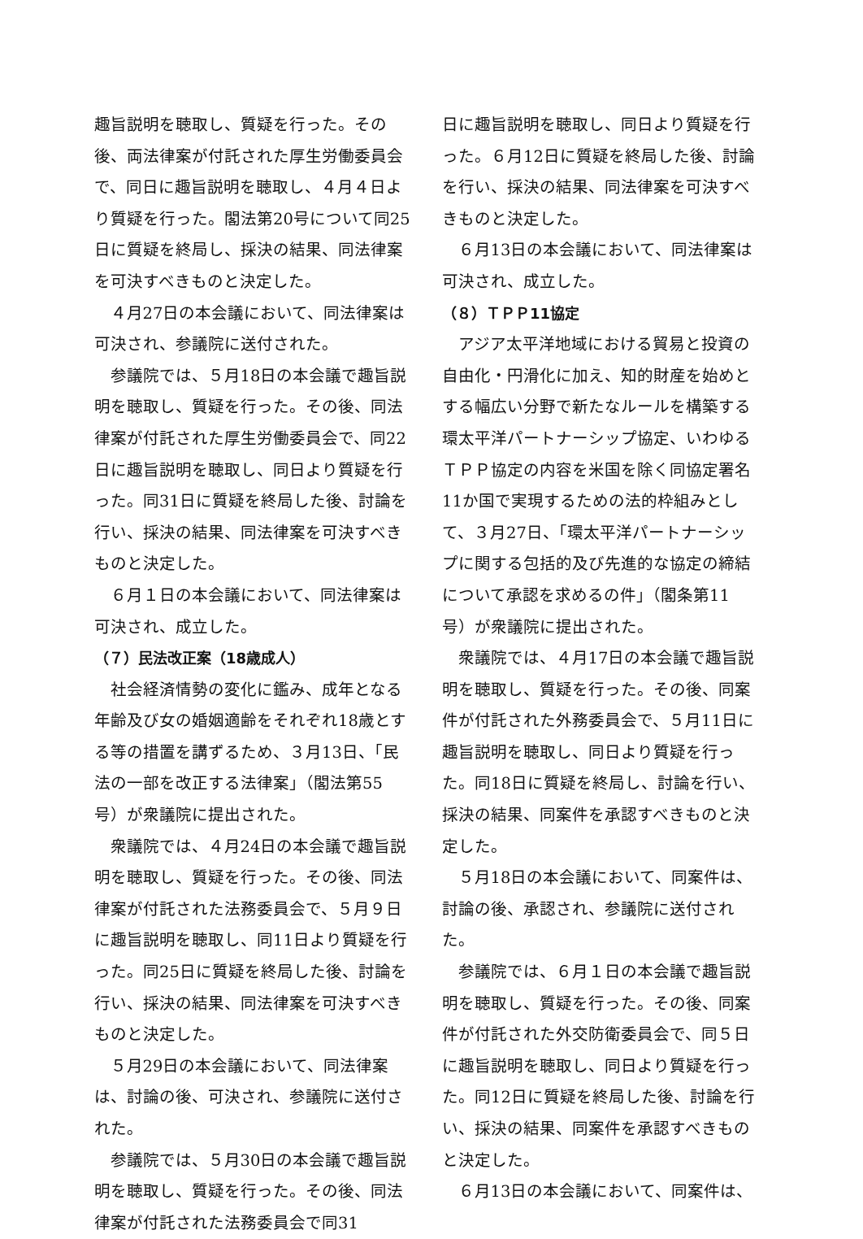趣旨説明を聴取し、質疑を行った。その後、両法律案が付託された厚生労働委員会で、同日に趣旨説明を聴取し、４月４日より質疑を行った。閣法第20号について同25日に質疑を終局し、採決の結果、同法律案を可決すべきものと決定した。
４月27日の本会議において、同法律案は可決され、参議院に送付された。
参議院では、５月18日の本会議で趣旨説明を聴取し、質疑を行った。その後、同法律案が付託された厚生労働委員会で、同22日に趣旨説明を聴取し、同日より質疑を行った。同31日に質疑を終局した後、討論を行い、採決の結果、同法律案を可決すべきものと決定した。
６月１日の本会議において、同法律案は可決され、成立した。
（７）民法改正案（18歳成人）
社会経済情勢の変化に鑑み、成年となる年齢及び女の婚姻適齢をそれぞれ18歳とする等の措置を講ずるため、３月13日、「民法の一部を改正する法律案」（閣法第55号）が衆議院に提出された。
衆議院では、４月24日の本会議で趣旨説明を聴取し、質疑を行った。その後、同法律案が付託された法務委員会で、５月９日に趣旨説明を聴取し、同11日より質疑を行った。同25日に質疑を終局した後、討論を行い、採決の結果、同法律案を可決すべきものと決定した。
５月29日の本会議において、同法律案は、討論の後、可決され、参議院に送付された。
参議院では、５月30日の本会議で趣旨説明を聴取し、質疑を行った。その後、同法律案が付託された法務委員会で同31
日に趣旨説明を聴取し、同日より質疑を行った。６月12日に質疑を終局した後、討論を行い、採決の結果、同法律案を可決すべきものと決定した。
６月13日の本会議において、同法律案は可決され、成立した。
（８）ＴＰＰ11協定
アジア太平洋地域における貿易と投資の自由化・円滑化に加え、知的財産を始めとする幅広い分野で新たなルールを構築する環太平洋パートナーシップ協定、いわゆるＴＰＰ協定の内容を米国を除く同協定署名11か国で実現するための法的枠組みとして、３月27日、「環太平洋パートナーシップに関する包括的及び先進的な協定の締結について承認を求めるの件」（閣条第11号）が衆議院に提出された。
衆議院では、４月17日の本会議で趣旨説明を聴取し、質疑を行った。その後、同案件が付託された外務委員会で、５月11日に趣旨説明を聴取し、同日より質疑を行った。同18日に質疑を終局し、討論を行い、採決の結果、同案件を承認すべきものと決定した。
５月18日の本会議において、同案件は、討論の後、承認され、参議院に送付された。
参議院では、６月１日の本会議で趣旨説明を聴取し、質疑を行った。その後、同案件が付託された外交防衛委員会で、同５日に趣旨説明を聴取し、同日より質疑を行った。同12日に質疑を終局した後、討論を行い、採決の結果、同案件を承認すべきものと決定した。
６月13日の本会議において、同案件は、